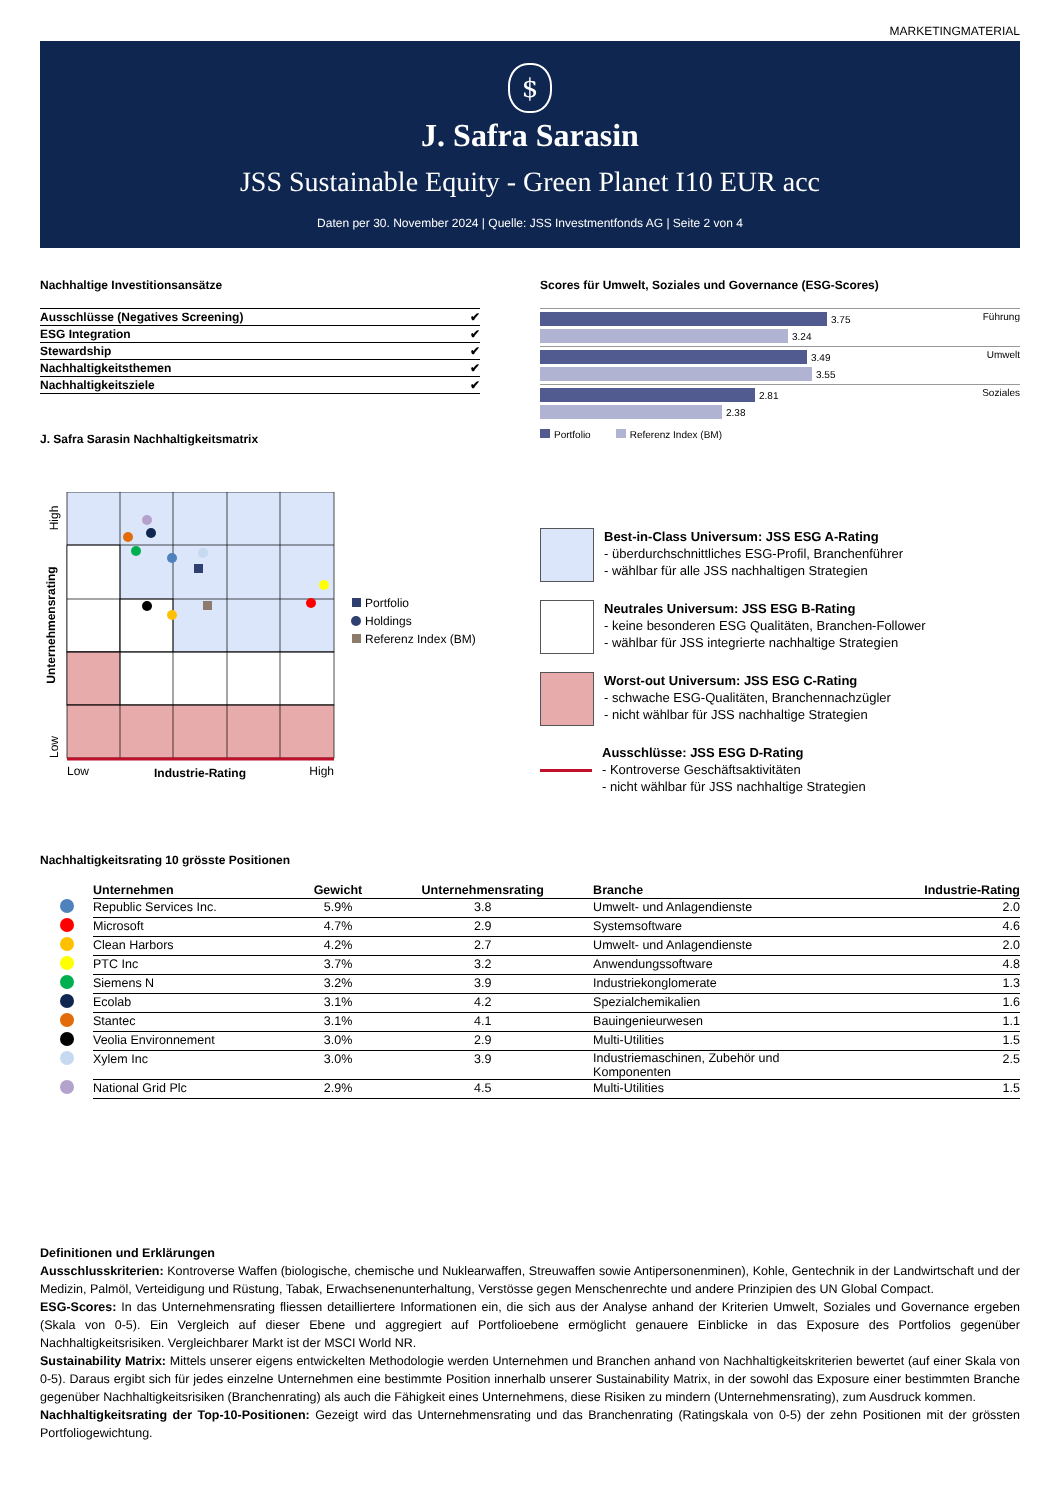MARKETINGMATERIAL
$
J. Safra Sarasin
JSS Sustainable Equity - Green Planet I10 EUR acc
Daten per 30. November 2024 | Quelle: JSS Investmentfonds AG | Seite 2 von 4
Nachhaltige Investitionsansätze
| Ausschlüsse (Negatives Screening) | ✔ |
| ESG Integration | ✔ |
| Stewardship | ✔ |
| Nachhaltigkeitsthemen | ✔ |
| Nachhaltigkeitsziele | ✔ |
J. Safra Sarasin Nachhaltigkeitsmatrix
Scores für Umwelt, Soziales und Governance (ESG-Scores)
Führung
3.75
3.24
Umwelt
3.49
3.55
Soziales
2.81
2.38
Portfolio Referenz Index (BM)
High
Unternehmensrating
Low
Low
Industrie-Rating
High
Portfolio
Holdings
Referenz Index (BM)
Best-in-Class Universum: JSS ESG A-Rating
- überdurchschnittliches ESG-Profil, Branchenführer
- wählbar für alle JSS nachhaltigen Strategien
Neutrales Universum: JSS ESG B-Rating
- keine besonderen ESG Qualitäten, Branchen-Follower
- wählbar für JSS integrierte nachhaltige Strategien
Worst-out Universum: JSS ESG C-Rating
- schwache ESG-Qualitäten, Branchennachzügler
- nicht wählbar für JSS nachhaltige Strategien
Ausschlüsse: JSS ESG D-Rating
- Kontroverse Geschäftsaktivitäten
- nicht wählbar für JSS nachhaltige Strategien
Nachhaltigkeitsrating 10 grösste Positionen
| | Unternehmen | Gewicht | Unternehmensrating | Branche | Industrie-Rating |
| --- | --- | --- | --- | --- | --- |
| | Republic Services Inc. | 5.9% | 3.8 | Umwelt- und Anlagendienste | 2.0 |
| | Microsoft | 4.7% | 2.9 | Systemsoftware | 4.6 |
| | Clean Harbors | 4.2% | 2.7 | Umwelt- und Anlagendienste | 2.0 |
| | PTC Inc | 3.7% | 3.2 | Anwendungssoftware | 4.8 |
| | Siemens N | 3.2% | 3.9 | Industriekonglomerate | 1.3 |
| | Ecolab | 3.1% | 4.2 | Spezialchemikalien | 1.6 |
| | Stantec | 3.1% | 4.1 | Bauingenieurwesen | 1.1 |
| | Veolia Environnement | 3.0% | 2.9 | Multi-Utilities | 1.5 |
| | Xylem Inc | 3.0% | 3.9 | Industriemaschinen, Zubehör und Komponenten | 2.5 |
| | National Grid Plc | 2.9% | 4.5 | Multi-Utilities | 1.5 |
Definitionen und Erklärungen
Ausschlusskriterien: Kontroverse Waffen (biologische, chemische und Nuklearwaffen, Streuwaffen sowie Antipersonenminen), Kohle, Gentechnik in der Landwirtschaft und der Medizin, Palmöl, Verteidigung und Rüstung, Tabak, Erwachsenenunterhaltung, Verstösse gegen Menschenrechte und andere Prinzipien des UN Global Compact.
ESG-Scores: In das Unternehmensrating fliessen detailliertere Informationen ein, die sich aus der Analyse anhand der Kriterien Umwelt, Soziales und Governance ergeben (Skala von 0-5). Ein Vergleich auf dieser Ebene und aggregiert auf Portfolioebene ermöglicht genauere Einblicke in das Exposure des Portfolios gegenüber Nachhaltigkeitsrisiken. Vergleichbarer Markt ist der MSCI World NR.
Sustainability Matrix: Mittels unserer eigens entwickelten Methodologie werden Unternehmen und Branchen anhand von Nachhaltigkeitskriterien bewertet (auf einer Skala von 0-5). Daraus ergibt sich für jedes einzelne Unternehmen eine bestimmte Position innerhalb unserer Sustainability Matrix, in der sowohl das Exposure einer bestimmten Branche gegenüber Nachhaltigkeitsrisiken (Branchenrating) als auch die Fähigkeit eines Unternehmens, diese Risiken zu mindern (Unternehmensrating), zum Ausdruck kommen.
Nachhaltigkeitsrating der Top-10-Positionen: Gezeigt wird das Unternehmensrating und das Branchenrating (Ratingskala von 0-5) der zehn Positionen mit der grössten Portfoliogewichtung.